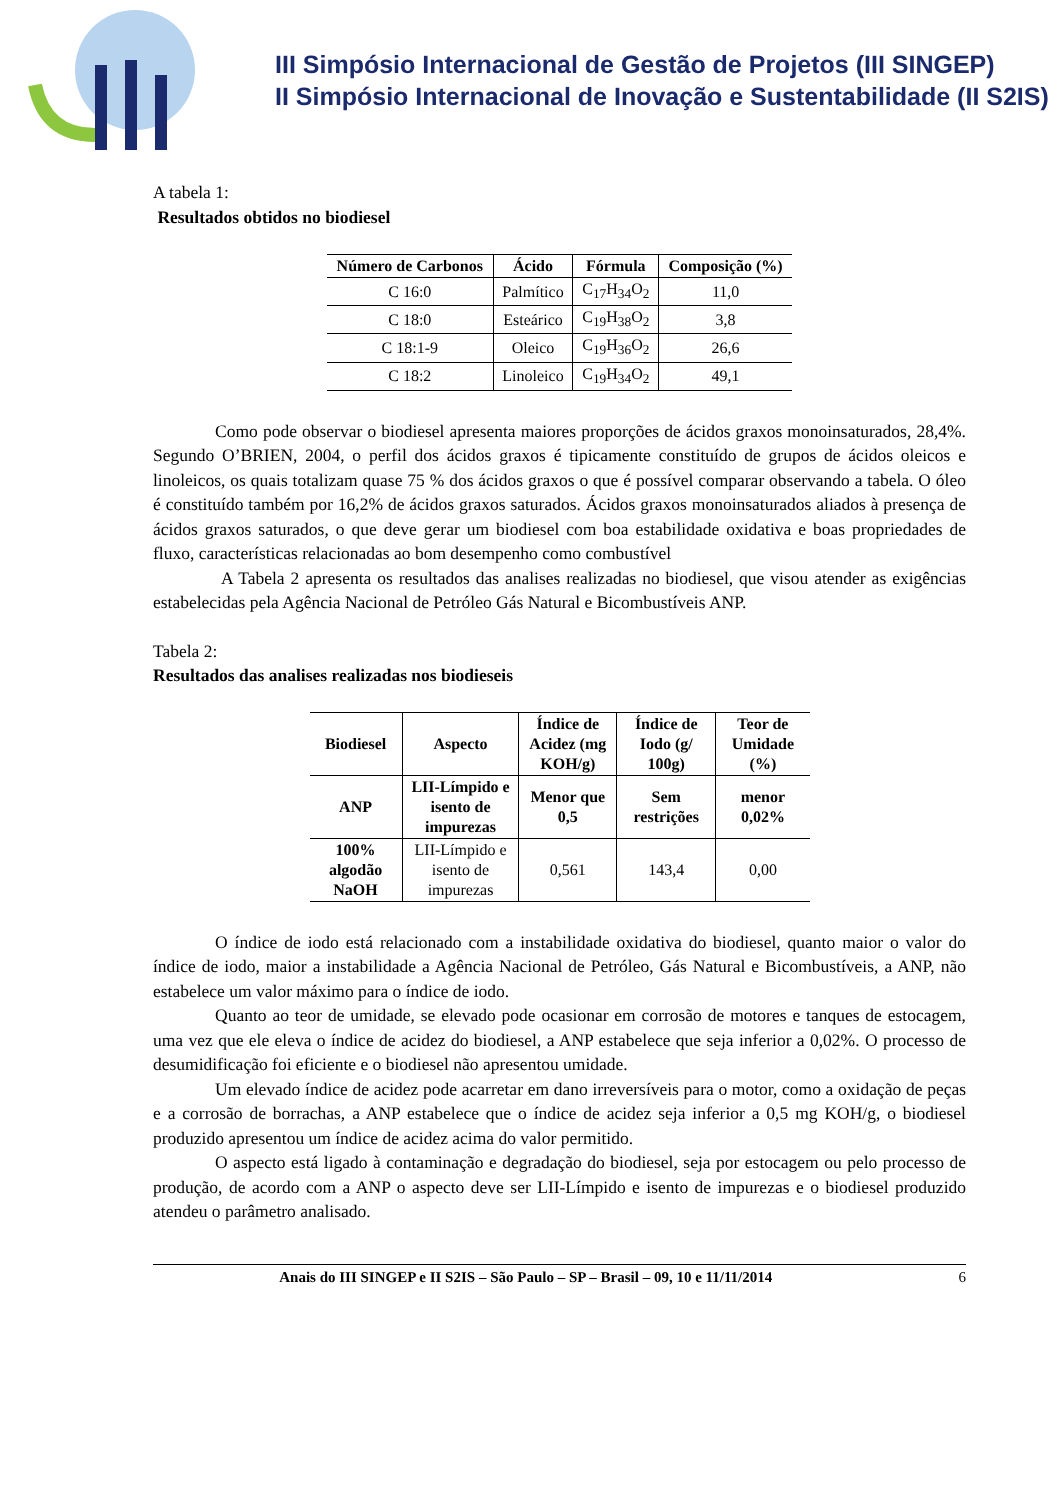III Simpósio Internacional de Gestão de Projetos (III SINGEP)
II Simpósio Internacional de Inovação e Sustentabilidade (II S2IS)
A tabela 1:
Resultados obtidos no biodiesel
| Número de Carbonos | Ácido | Fórmula | Composição (%) |
| --- | --- | --- | --- |
| C 16:0 | Palmítico | C<sub>17</sub>H<sub>34</sub>O<sub>2</sub> | 11,0 |
| C 18:0 | Esteárico | C<sub>19</sub>H<sub>38</sub>O<sub>2</sub> | 3,8 |
| C 18:1-9 | Oleico | C<sub>19</sub>H<sub>36</sub>O<sub>2</sub> | 26,6 |
| C 18:2 | Linoleico | C<sub>19</sub>H<sub>34</sub>O<sub>2</sub> | 49,1 |
Como pode observar o biodiesel apresenta maiores proporções de ácidos graxos monoinsaturados, 28,4%. Segundo O’BRIEN, 2004, o perfil dos ácidos graxos é tipicamente constituído de grupos de ácidos oleicos e linoleicos, os quais totalizam quase 75 % dos ácidos graxos o que é possível comparar observando a tabela. O óleo é constituído também por 16,2% de ácidos graxos saturados. Ácidos graxos monoinsaturados aliados à presença de ácidos graxos saturados, o que deve gerar um biodiesel com boa estabilidade oxidativa e boas propriedades de fluxo, características relacionadas ao bom desempenho como combustível
A Tabela 2 apresenta os resultados das analises realizadas no biodiesel, que visou atender as exigências estabelecidas pela Agência Nacional de Petróleo Gás Natural e Bicombustíveis ANP.
Tabela 2:
Resultados das analises realizadas nos biodieseis
| Biodiesel | Aspecto | Índice de Acidez (mg KOH/g) | Índice de Iodo (g/ 100g) | Teor de Umidade (%) |
| --- | --- | --- | --- | --- |
| ANP | LII-Límpido e isento de impurezas | Menor que 0,5 | Sem restrições | menor 0,02% |
| 100% algodão NaOH | LII-Límpido e isento de impurezas | 0,561 | 143,4 | 0,00 |
O índice de iodo está relacionado com a instabilidade oxidativa do biodiesel, quanto maior o valor do índice de iodo, maior a instabilidade a Agência Nacional de Petróleo, Gás Natural e Bicombustíveis, a ANP, não estabelece um valor máximo para o índice de iodo.
Quanto ao teor de umidade, se elevado pode ocasionar em corrosão de motores e tanques de estocagem, uma vez que ele eleva o índice de acidez do biodiesel, a ANP estabelece que seja inferior a 0,02%. O processo de desumidificação foi eficiente e o biodiesel não apresentou umidade.
Um elevado índice de acidez pode acarretar em dano irreversíveis para o motor, como a oxidação de peças e a corrosão de borrachas, a ANP estabelece que o índice de acidez seja inferior a 0,5 mg KOH/g, o biodiesel produzido apresentou um índice de acidez acima do valor permitido.
O aspecto está ligado à contaminação e degradação do biodiesel, seja por estocagem ou pelo processo de produção, de acordo com a ANP o aspecto deve ser LII-Límpido e isento de impurezas e o biodiesel produzido atendeu o parâmetro analisado.
Anais do III SINGEP e II S2IS – São Paulo – SP – Brasil – 09, 10 e 11/11/2014 6